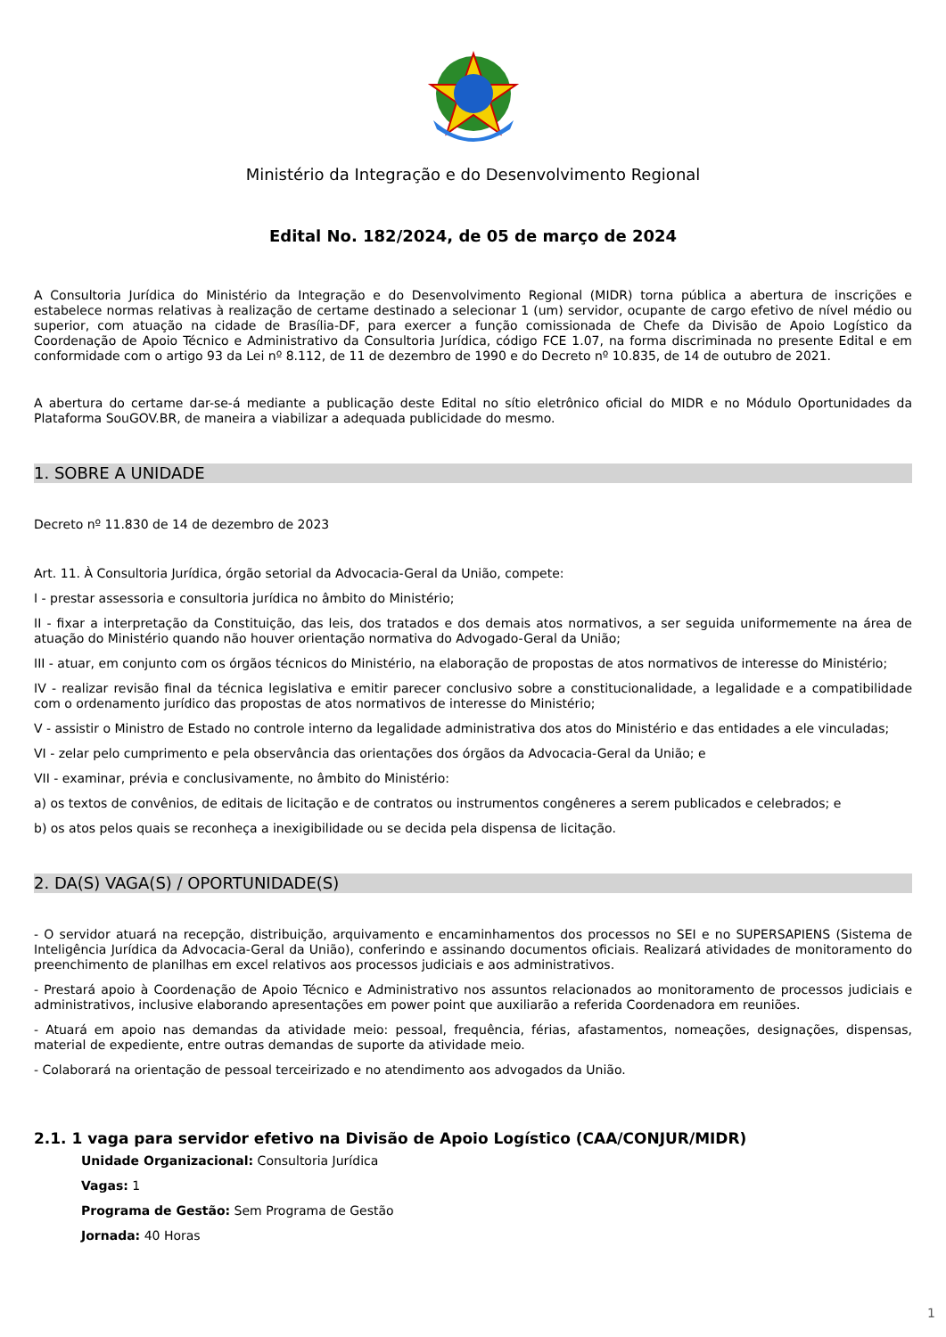Ministério da Integração e do Desenvolvimento Regional
Edital No. 182/2024, de 05 de março de 2024
A Consultoria Jurídica do Ministério da Integração e do Desenvolvimento Regional (MIDR) torna pública a abertura de inscrições e estabelece normas relativas à realização de certame destinado a selecionar 1 (um) servidor, ocupante de cargo efetivo de nível médio ou superior, com atuação na cidade de Brasília-DF, para exercer a função comissionada de Chefe da Divisão de Apoio Logístico da Coordenação de Apoio Técnico e Administrativo da Consultoria Jurídica, código FCE 1.07, na forma discriminada no presente Edital e em conformidade com o artigo 93 da Lei nº 8.112, de 11 de dezembro de 1990 e do Decreto nº 10.835, de 14 de outubro de 2021.
A abertura do certame dar-se-á mediante a publicação deste Edital no sítio eletrônico oficial do MIDR e no Módulo Oportunidades da Plataforma SouGOV.BR, de maneira a viabilizar a adequada publicidade do mesmo.
1. SOBRE A UNIDADE
Decreto nº 11.830 de 14 de dezembro de 2023
Art. 11. À Consultoria Jurídica, órgão setorial da Advocacia-Geral da União, compete:
I - prestar assessoria e consultoria jurídica no âmbito do Ministério;
II - fixar a interpretação da Constituição, das leis, dos tratados e dos demais atos normativos, a ser seguida uniformemente na área de atuação do Ministério quando não houver orientação normativa do Advogado-Geral da União;
III - atuar, em conjunto com os órgãos técnicos do Ministério, na elaboração de propostas de atos normativos de interesse do Ministério;
IV - realizar revisão final da técnica legislativa e emitir parecer conclusivo sobre a constitucionalidade, a legalidade e a compatibilidade com o ordenamento jurídico das propostas de atos normativos de interesse do Ministério;
V - assistir o Ministro de Estado no controle interno da legalidade administrativa dos atos do Ministério e das entidades a ele vinculadas;
VI - zelar pelo cumprimento e pela observância das orientações dos órgãos da Advocacia-Geral da União; e
VII - examinar, prévia e conclusivamente, no âmbito do Ministério:
a) os textos de convênios, de editais de licitação e de contratos ou instrumentos congêneres a serem publicados e celebrados; e
b) os atos pelos quais se reconheça a inexigibilidade ou se decida pela dispensa de licitação.
2. DA(S) VAGA(S) / OPORTUNIDADE(S)
- O servidor atuará na recepção, distribuição, arquivamento e encaminhamentos dos processos no SEI e no SUPERSAPIENS (Sistema de Inteligência Jurídica da Advocacia-Geral da União), conferindo e assinando documentos oficiais. Realizará atividades de monitoramento do preenchimento de planilhas em excel relativos aos processos judiciais e aos administrativos.
- Prestará apoio à Coordenação de Apoio Técnico e Administrativo nos assuntos relacionados ao monitoramento de processos judiciais e administrativos, inclusive elaborando apresentações em power point que auxiliarão a referida Coordenadora em reuniões.
- Atuará em apoio nas demandas da atividade meio: pessoal, frequência, férias, afastamentos, nomeações, designações, dispensas, material de expediente, entre outras demandas de suporte da atividade meio.
- Colaborará na orientação de pessoal terceirizado e no atendimento aos advogados da União.
2.1. 1 vaga para servidor efetivo na Divisão de Apoio Logístico (CAA/CONJUR/MIDR)
Unidade Organizacional: Consultoria Jurídica
Vagas: 1
Programa de Gestão: Sem Programa de Gestão
Jornada: 40 Horas
1